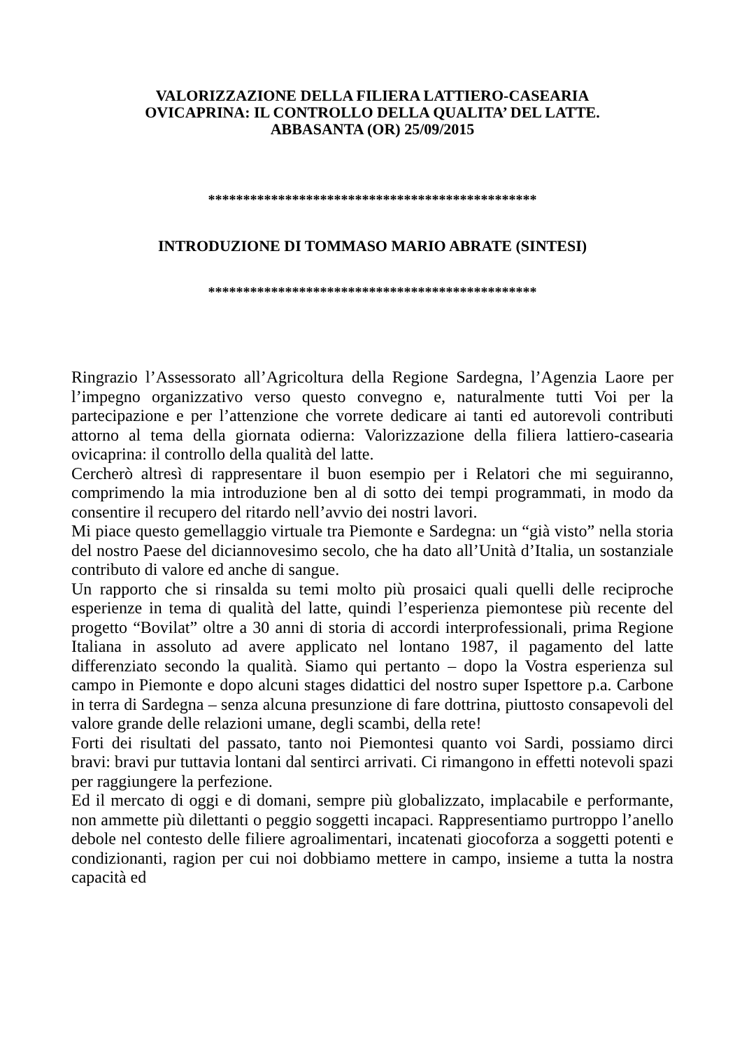VALORIZZAZIONE DELLA FILIERA LATTIERO-CASEARIA
OVICAPRINA: IL CONTROLLO DELLA QUALITA’ DEL LATTE.
ABBASANTA (OR) 25/09/2015
***********************************************
INTRODUZIONE DI TOMMASO MARIO ABRATE (SINTESI)
***********************************************
Ringrazio l’Assessorato all’Agricoltura della Regione Sardegna, l’Agenzia Laore per l’impegno organizzativo verso questo convegno e, naturalmente tutti Voi per la partecipazione e per l’attenzione che vorrete dedicare ai tanti ed autorevoli contributi attorno al tema della giornata odierna: Valorizzazione della filiera lattiero-casearia ovicaprina: il controllo della qualità del latte.
Cercherò altresì di rappresentare il buon esempio per i Relatori che mi seguiranno, comprimendo la mia introduzione ben al di sotto dei tempi programmati, in modo da consentire il recupero del ritardo nell’avvio dei nostri lavori.
Mi piace questo gemellaggio virtuale tra Piemonte e Sardegna: un “già visto” nella storia del nostro Paese del diciannovesimo secolo, che ha dato all’Unità d’Italia, un sostanziale contributo di valore ed anche di sangue.
Un rapporto che si rinsalda su temi molto più prosaici quali quelli delle reciproche esperienze in tema di qualità del latte, quindi l’esperienza piemontese più recente del progetto “Bovilat” oltre a 30 anni di storia di accordi interprofessionali, prima Regione Italiana in assoluto ad avere applicato nel lontano 1987, il pagamento del latte differenziato secondo la qualità. Siamo qui pertanto – dopo la Vostra esperienza sul campo in Piemonte e dopo alcuni stages didattici del nostro super Ispettore p.a. Carbone in terra di Sardegna – senza alcuna presunzione di fare dottrina, piuttosto consapevoli del valore grande delle relazioni umane, degli scambi, della rete!
Forti dei risultati del passato, tanto noi Piemontesi quanto voi Sardi, possiamo dirci bravi: bravi pur tuttavia lontani dal sentirci arrivati. Ci rimangono in effetti notevoli spazi per raggiungere la perfezione.
Ed il mercato di oggi e di domani, sempre più globalizzato, implacabile e performante, non ammette più dilettanti o peggio soggetti incapaci. Rappresentiamo purtroppo l’anello debole nel contesto delle filiere agroalimentari, incatenati giocoforza a soggetti potenti e condizionanti, ragion per cui noi dobbiamo mettere in campo, insieme a tutta la nostra capacità ed